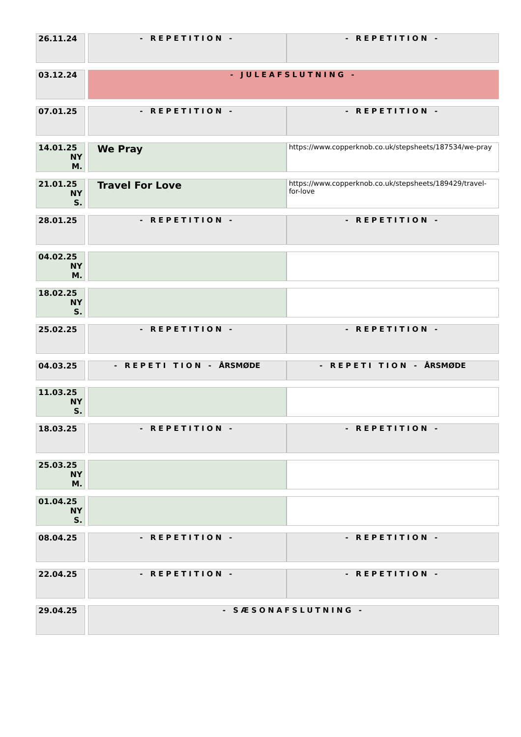| 26.11.24 | | - REPETITION - | - REPETITION - |
| 03.12.24 | | - JULEAFSLUTNING - | |
| 07.01.25 | | - REPETITION - | - REPETITION - |
| 14.01.25 NY M. | | We Pray | https://www.copperknob.co.uk/stepsheets/187534/we-pray |
| 21.01.25 NY S. | | Travel For Love | https://www.copperknob.co.uk/stepsheets/189429/travel-for-love |
| 28.01.25 | | - REPETITION - | - REPETITION - |
| 04.02.25 NY M. | | | |
| 18.02.25 NY S. | | | |
| 25.02.25 | | - REPETITION - | - REPETITION - |
| 04.03.25 | | - REPETI TION - ÅRSMØDE | - REPETI TION - ÅRSMØDE |
| 11.03.25 NY S. | | | |
| 18.03.25 | | - REPETITION - | - REPETITION - |
| 25.03.25 NY M. | | | |
| 01.04.25 NY S. | | | |
| 08.04.25 | | - REPETITION - | - REPETITION - |
| 22.04.25 | | - REPETITION - | - REPETITION - |
| 29.04.25 | | - SÆSONAFSLUTNING - | |